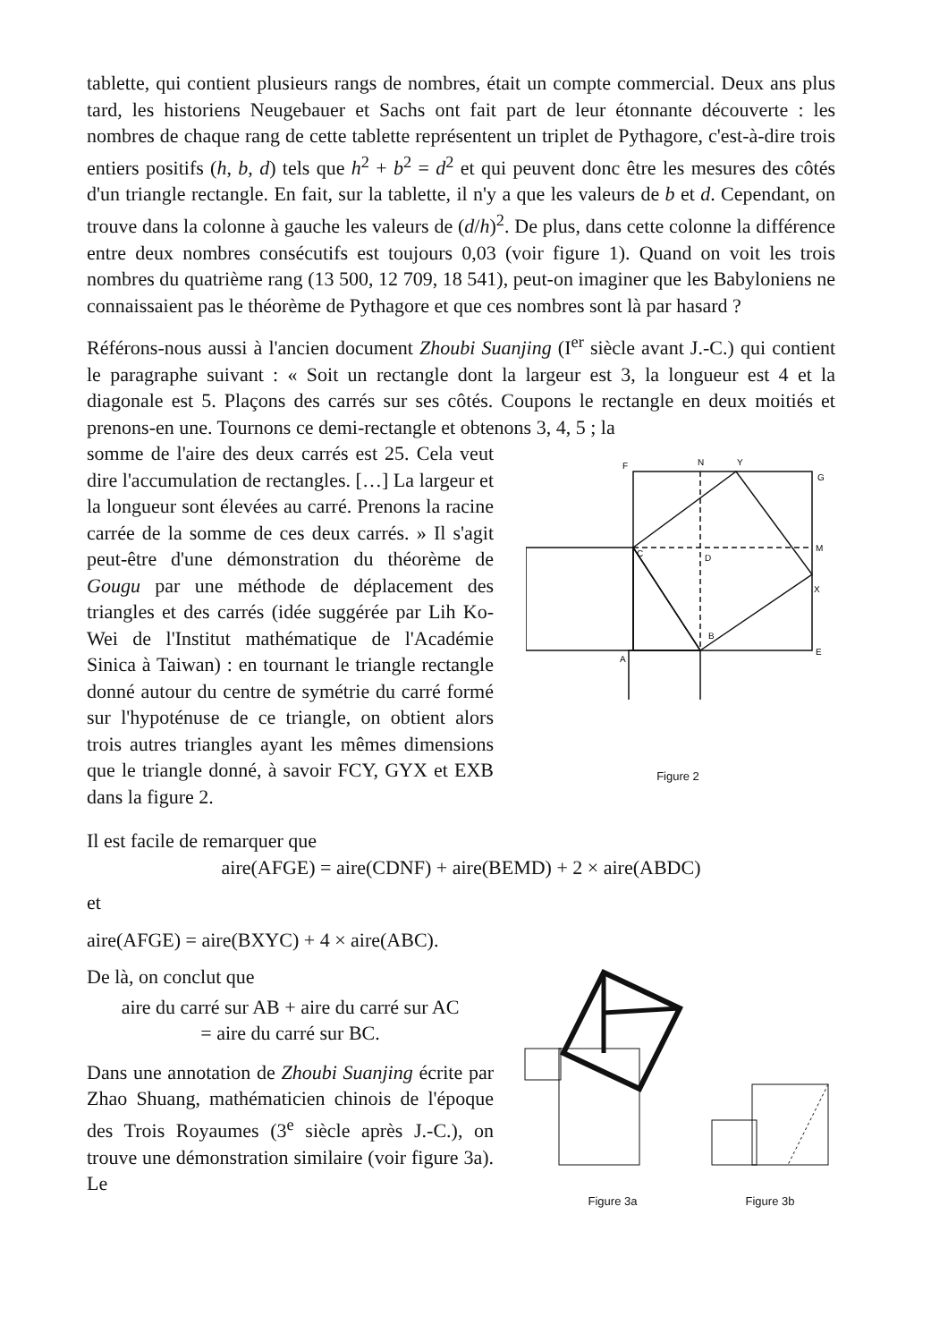tablette, qui contient plusieurs rangs de nombres, était un compte commercial. Deux ans plus tard, les historiens Neugebauer et Sachs ont fait part de leur étonnante découverte : les nombres de chaque rang de cette tablette représentent un triplet de Pythagore, c'est-à-dire trois entiers positifs (h, b, d) tels que h<sup>2</sup> + b<sup>2</sup> = d<sup>2</sup> et qui peuvent donc être les mesures des côtés d'un triangle rectangle. En fait, sur la tablette, il n'y a que les valeurs de b et d. Cependant, on trouve dans la colonne à gauche les valeurs de (d/h)<sup>2</sup>. De plus, dans cette colonne la différence entre deux nombres consécutifs est toujours 0,03 (voir figure 1). Quand on voit les trois nombres du quatrième rang (13 500, 12 709, 18 541), peut-on imaginer que les Babyloniens ne connaissaient pas le théorème de Pythagore et que ces nombres sont là par hasard ?
Référons-nous aussi à l'ancien document Zhoubi Suanjing (I<sup>er</sup> siècle avant J.-C.) qui contient le paragraphe suivant : « Soit un rectangle dont la largeur est 3, la longueur est 4 et la diagonale est 5. Plaçons des carrés sur ses côtés. Coupons le rectangle en deux moitiés et prenons-en une. Tournons ce demi-rectangle et obtenons 3, 4, 5 ; la
somme de l'aire des deux carrés est 25. Cela veut dire l'accumulation de rectangles. […] La largeur et la longueur sont élevées au carré. Prenons la racine carrée de la somme de ces deux carrés. » Il s'agit peut-être d'une démonstration du théorème de Gougu par une méthode de déplacement des triangles et des carrés (idée suggérée par Lih Ko-Wei de l'Institut mathématique de l'Académie Sinica à Taiwan) : en tournant le triangle rectangle donné autour du centre de symétrie du carré formé sur l'hypoténuse de ce triangle, on obtient alors trois autres triangles ayant les mêmes dimensions que le triangle donné, à savoir FCY, GYX et EXB dans la figure 2.
F
N
Y
G
C
D
M
X
B
A
E
Figure 2
Il est facile de remarquer que
aire(AFGE) = aire(CDNF) + aire(BEMD) + 2 × aire(ABDC)
et
aire(AFGE) = aire(BXYC) + 4 × aire(ABC).
De là, on conclut que
aire du carré sur AB + aire du carré sur AC
= aire du carré sur BC.
Dans une annotation de Zhoubi Suanjing écrite par Zhao Shuang, mathématicien chinois de l'époque des Trois Royaumes (3<sup>e</sup> siècle après J.-C.), on trouve une démonstration similaire (voir figure 3a). Le
Figure 3a
Figure 3b